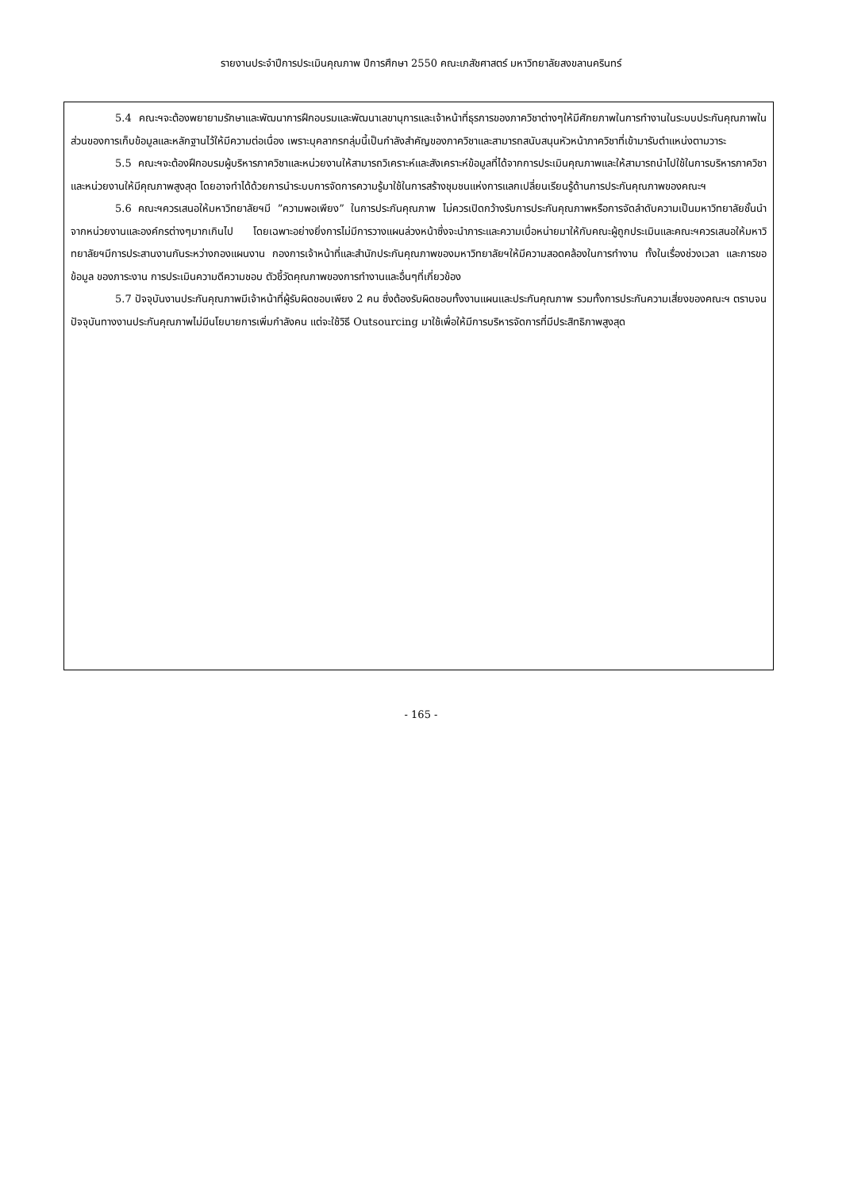รายงานประจำปีการประเมินคุณภาพ ปีการศึกษา 2550 คณะเภสัชศาสตร์ มหาวิทยาลัยสงขลานครินทร์
5.4 คณะฯจะต้องพยายามรักษาและพัฒนาการฝึกอบรมและพัฒนาเลขานุการและเจ้าหน้าที่ธุรการของภาควิชาต่างๆให้มีศักยภาพในการทำงานในระบบประกันคุณภาพในส่วนของการเก็บข้อมูลและหลักฐานไว้ให้มีความต่อเนื่อง เพราะบุคลากรกลุ่มนี้เป็นกำลังสำคัญของภาควิชาและสามารถสนับสนุนหัวหน้าภาควิชาที่เข้ามารับตำแหน่งตามวาระ
5.5 คณะฯจะต้องฝึกอบรมผู้บริหารภาควิชาและหน่วยงานให้สามารถวิเคราะห์และสังเคราะห์ข้อมูลที่ได้จากการประเมินคุณภาพและให้สามารถนำไปใช้ในการบริหารภาควิชาและหน่วยงานให้มีคุณภาพสูงสุด โดยอาจทำได้ด้วยการนำระบบการจัดการความรู้มาใช้ในการสร้างชุมชนแห่งการแลกเปลี่ยนเรียนรู้ด้านการประกันคุณภาพของคณะฯ
5.6 คณะฯควรเสนอให้มหาวิทยาลัยฯมี ”ความพอเพียง” ในการประกันคุณภาพ ไม่ควรเปิดกว้างรับการประกันคุณภาพหรือการจัดลำดับความเป็นมหาวิทยาลัยชั้นนำจากหน่วยงานและองค์กรต่างๆมากเกินไป โดยเฉพาะอย่างยิ่งการไม่มีการวางแผนล่วงหน้าซึ่งจะนำภาระและความเบื่อหน่ายมาให้กับคณะผู้ถูกประเมินและคณะฯควรเสนอให้มหาวิทยาลัยฯมีการประสานงานกันระหว่างกองแผนงาน กองการเจ้าหน้าที่และสำนักประกันคุณภาพของมหาวิทยาลัยฯให้มีความสอดคล้องในการทำงาน ทั้งในเรื่องช่วงเวลา และการขอข้อมูล ของภาระงาน การประเมินความดีความชอบ ตัวชี้วัดคุณภาพของการทำงานและอื่นๆที่เกี่ยวข้อง
5.7 ปัจจุบันงานประกันคุณภาพมีเจ้าหน้าที่ผู้รับผิดชอบเพียง 2 คน ซึ่งต้องรับผิดชอบทั้งงานแผนและประกันคุณภาพ รวมทั้งการประกันความเสี่ยงของคณะฯ ตราบจนปัจจุบันทางงานประกันคุณภาพไม่มีนโยบายการเพิ่มกำลังคน แต่จะใช้วิธี Outsourcing มาใช้เพื่อให้มีการบริหารจัดการที่มีประสิทธิภาพสูงสุด
- 165 -